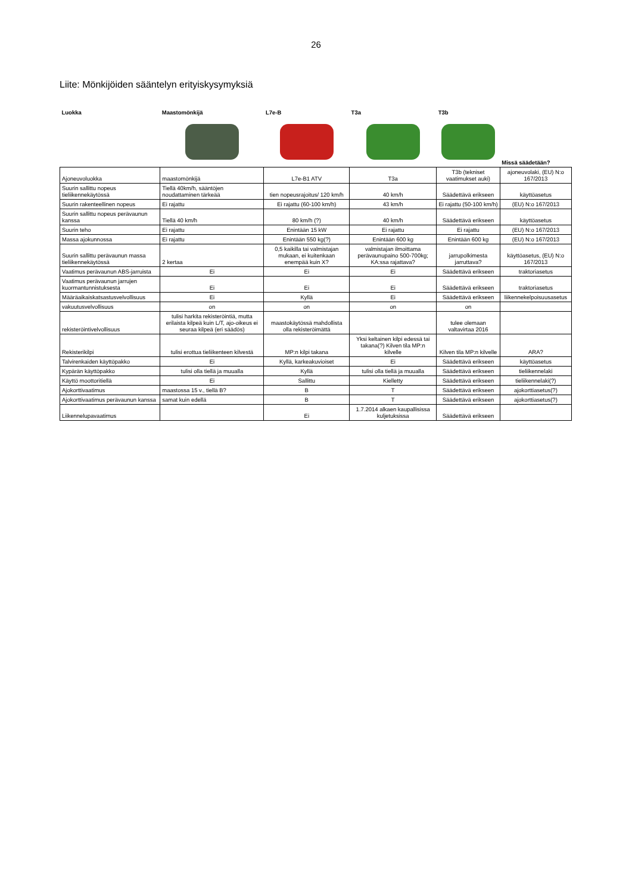26
Liite: Mönkijöiden sääntelyn erityiskysymyksiä
| Luokka | Maastomönkijä | L7e-B | T3a | T3b | |
| --- | --- | --- | --- | --- | --- |
| | | | | | Missä säädetään? |
| Ajoneuvoluokka | maastomönkijä | L7e-B1 ATV | T3a | T3b (tekniset vaatimukset auki) | ajoneuvolaki, (EU) N:o 167/2013 |
| Suurin sallittu nopeus tieliikennekäytössä | Tiellä 40km/h, sääntöjen noudattaminen tärkeää | tien nopeusrajoitus/ 120 km/h | 40 km/h | Säädettävä erikseen | käyttöasetus |
| Suurin rakenteellinen nopeus | Ei rajattu | Ei rajattu (60-100 km/h) | 43 km/h | Ei rajattu (50-100 km/h) | (EU) N:o 167/2013 |
| Suurin sallittu nopeus perävaunun kanssa | Tiellä 40 km/h | 80 km/h (?) | 40 km/h | Säädettävä erikseen | käyttöasetus |
| Suurin teho | Ei rajattu | Enintään 15 kW | Ei rajattu | Ei rajattu | (EU) N:o 167/2013 |
| Massa ajokunnossa | Ei rajattu | Enintään 550 kg(?) | Enintään 600 kg | Enintään 600 kg | (EU) N:o 167/2013 |
| Suurin sallittu perävaunun massa tieliikennekäytössä | 2 kertaa | 0,5 kaikilla tai valmistajan mukaan, ei kuitenkaan enempää kuin X? | valmistajan ilmoittama perävaunupaino 500-700kg; KA:ssa rajattava? | jarrupolkimesta jarruttava? | käyttöasetus, (EU) N:o 167/2013 |
| Vaatimus perävaunun ABS-jarruista | Ei | Ei | Ei | Säädettävä erikseen | traktoriasetus |
| Vaatimus perävaunun jarrujen kuormantunnistuksesta | Ei | Ei | Ei | Säädettävä erikseen | traktoriasetus |
| Määräaikaiskatsastusvelvollisuus | Ei | Kyllä | Ei | Säädettävä erikseen | liikennekelpoisuusasetus |
| vakuutusvelvollisuus | on | on | on | on | |
| rekisteröintivelvollisuus | tulisi harkita rekisteröintiä, mutta erilaista kilpeä kuin L/T, ajo-oikeus ei seuraa kilpeä (eri säädös) | maastokäytössä mahdollista olla rekisteröimättä | | tulee olemaan valtavirtaa 2016 | |
| Rekisterikilpi | tulisi erottua tieliikenteen kilvestä | MP:n kilpi takana | Yksi keltainen kilpi edessä tai takana(?) Kilven tila MP:n kilvelle | Kilven tila MP:n kilvelle | ARA? |
| Talvirenkaiden käyttöpakko | Ei | Kyllä, karkeakuvioiset | Ei | Säädettävä erikseen | käyttöasetus |
| Kypärän käyttöpakko | tulisi olla tiellä ja muualla | Kyllä | tulisi olla tiellä ja muualla | Säädettävä erikseen | tieliikennelaki |
| Käyttö moottoritiellä | Ei | Sallittu | Kielletty | Säädettävä erikseen | tieliikennelaki(?) |
| Ajokorttivaatimus | maastossa 15 v., tiellä B? | B | T | Säädettävä erikseen | ajokorttiasetus(?) |
| Ajokorttivaatimus perävaunun kanssa | samat kuin edellä | B | T | Säädettävä erikseen | ajokorttiasetus(?) |
| Liikennelupavaatimus | | Ei | 1.7.2014 alkaen kaupallisissa kuljetuksissa | Säädettävä erikseen | |